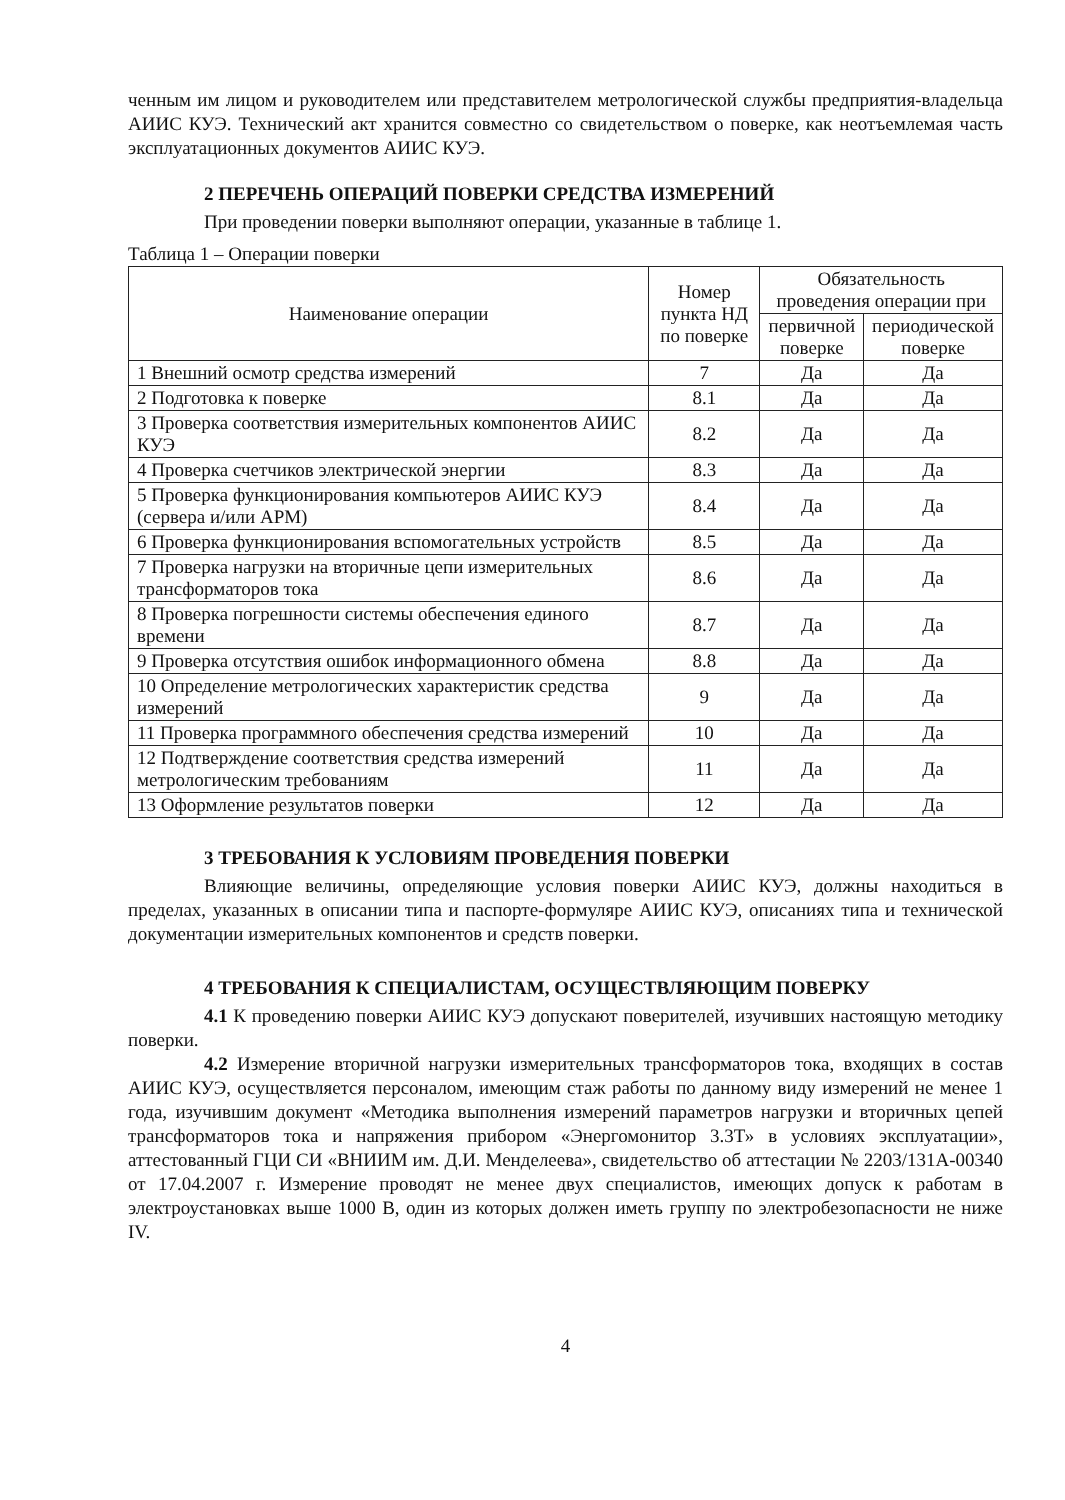ченным им лицом и руководителем или представителем метрологической службы предприятия-владельца АИИС КУЭ. Технический акт хранится совместно со свидетельством о поверке, как неотъемлемая часть эксплуатационных документов АИИС КУЭ.
2 ПЕРЕЧЕНЬ ОПЕРАЦИЙ ПОВЕРКИ СРЕДСТВА ИЗМЕРЕНИЙ
При проведении поверки выполняют операции, указанные в таблице 1.
Таблица 1 – Операции поверки
| Наименование операции | Номер пункта НД по поверке | Обязательность проведения операции при | |
| --- | --- | --- | --- |
| | | первичной поверке | периодической поверке |
| 1 Внешний осмотр средства измерений | 7 | Да | Да |
| 2 Подготовка к поверке | 8.1 | Да | Да |
| 3 Проверка соответствия измерительных компонентов АИИС КУЭ | 8.2 | Да | Да |
| 4 Проверка счетчиков электрической энергии | 8.3 | Да | Да |
| 5 Проверка функционирования компьютеров АИИС КУЭ (сервера и/или АРМ) | 8.4 | Да | Да |
| 6 Проверка функционирования вспомогательных устройств | 8.5 | Да | Да |
| 7 Проверка нагрузки на вторичные цепи измерительных трансформаторов тока | 8.6 | Да | Да |
| 8 Проверка погрешности системы обеспечения единого времени | 8.7 | Да | Да |
| 9 Проверка отсутствия ошибок информационного обмена | 8.8 | Да | Да |
| 10 Определение метрологических характеристик средства измерений | 9 | Да | Да |
| 11 Проверка программного обеспечения средства измерений | 10 | Да | Да |
| 12 Подтверждение соответствия средства измерений метрологическим требованиям | 11 | Да | Да |
| 13 Оформление результатов поверки | 12 | Да | Да |
3 ТРЕБОВАНИЯ К УСЛОВИЯМ ПРОВЕДЕНИЯ ПОВЕРКИ
Влияющие величины, определяющие условия поверки АИИС КУЭ, должны находиться в пределах, указанных в описании типа и паспорте-формуляре АИИС КУЭ, описаниях типа и технической документации измерительных компонентов и средств поверки.
4 ТРЕБОВАНИЯ К СПЕЦИАЛИСТАМ, ОСУЩЕСТВЛЯЮЩИМ ПОВЕРКУ
4.1 К проведению поверки АИИС КУЭ допускают поверителей, изучивших настоящую методику поверки.
4.2 Измерение вторичной нагрузки измерительных трансформаторов тока, входящих в состав АИИС КУЭ, осуществляется персоналом, имеющим стаж работы по данному виду измерений не менее 1 года, изучившим документ «Методика выполнения измерений параметров нагрузки и вторичных цепей трансформаторов тока и напряжения прибором «Энергомонитор 3.3Т» в условиях эксплуатации», аттестованный ГЦИ СИ «ВНИИМ им. Д.И. Менделеева», свидетельство об аттестации № 2203/131А-00340 от 17.04.2007 г. Измерение проводят не менее двух специалистов, имеющих допуск к работам в электроустановках выше 1000 В, один из которых должен иметь группу по электробезопасности не ниже IV.
4